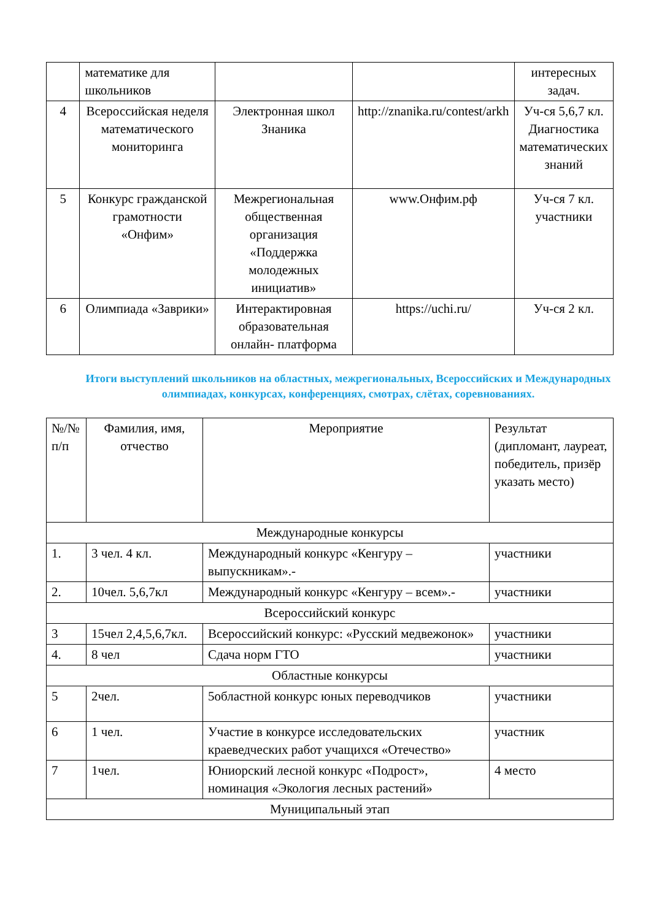| | математике для школьников | | | интересных задач. |
| 4 | Всероссийская неделя математического мониторинга | Электронная школ Знаника | http://znanika.ru/contest/arkh | Уч-ся 5,6,7 кл. Диагностика математических знаний |
| 5 | Конкурс гражданской грамотности «Онфим» | Межрегиональная общественная организация «Поддержка молодежных инициатив» | www.Онфим.рф | Уч-ся 7 кл. участники |
| 6 | Олимпиада «Заврики» | Интерактировная образовательная онлайн- платформа | https://uchi.ru/ | Уч-ся 2 кл. |
Итоги выступлений школьников на областных, межрегиональных, Всероссийских и Международных олимпиадах, конкурсах, конференциях, смотрах, слётах, соревнованиях.
| №/№ п/п | Фамилия, имя, отчество | Мероприятие | Результат (дипломант, лауреат, победитель, призёр указать место) |
| --- | --- | --- | --- |
| Международные конкурсы | | | |
| 1. | 3 чел. 4 кл. | Международный конкурс «Кенгуру – выпускникам».- | участники |
| 2. | 10чел. 5,6,7кл | Международный конкурс «Кенгуру – всем».- | участники |
| Всероссийский конкурс | | | |
| 3 | 15чел 2,4,5,6,7кл. | Всероссийский конкурс: «Русский медвежонок» | участники |
| 4. | 8 чел | Сдача норм ГТО | участники |
| Областные конкурсы | | | |
| 5 | 2чел. | 5областной конкурс юных переводчиков | участники |
| 6 | 1 чел. | Участие в конкурсе исследовательских краеведческих работ учащихся «Отечество» | участник |
| 7 | 1чел. | Юниорский лесной конкурс «Подрост», номинация «Экология лесных растений» | 4 место |
| Муниципальный этап | | | |